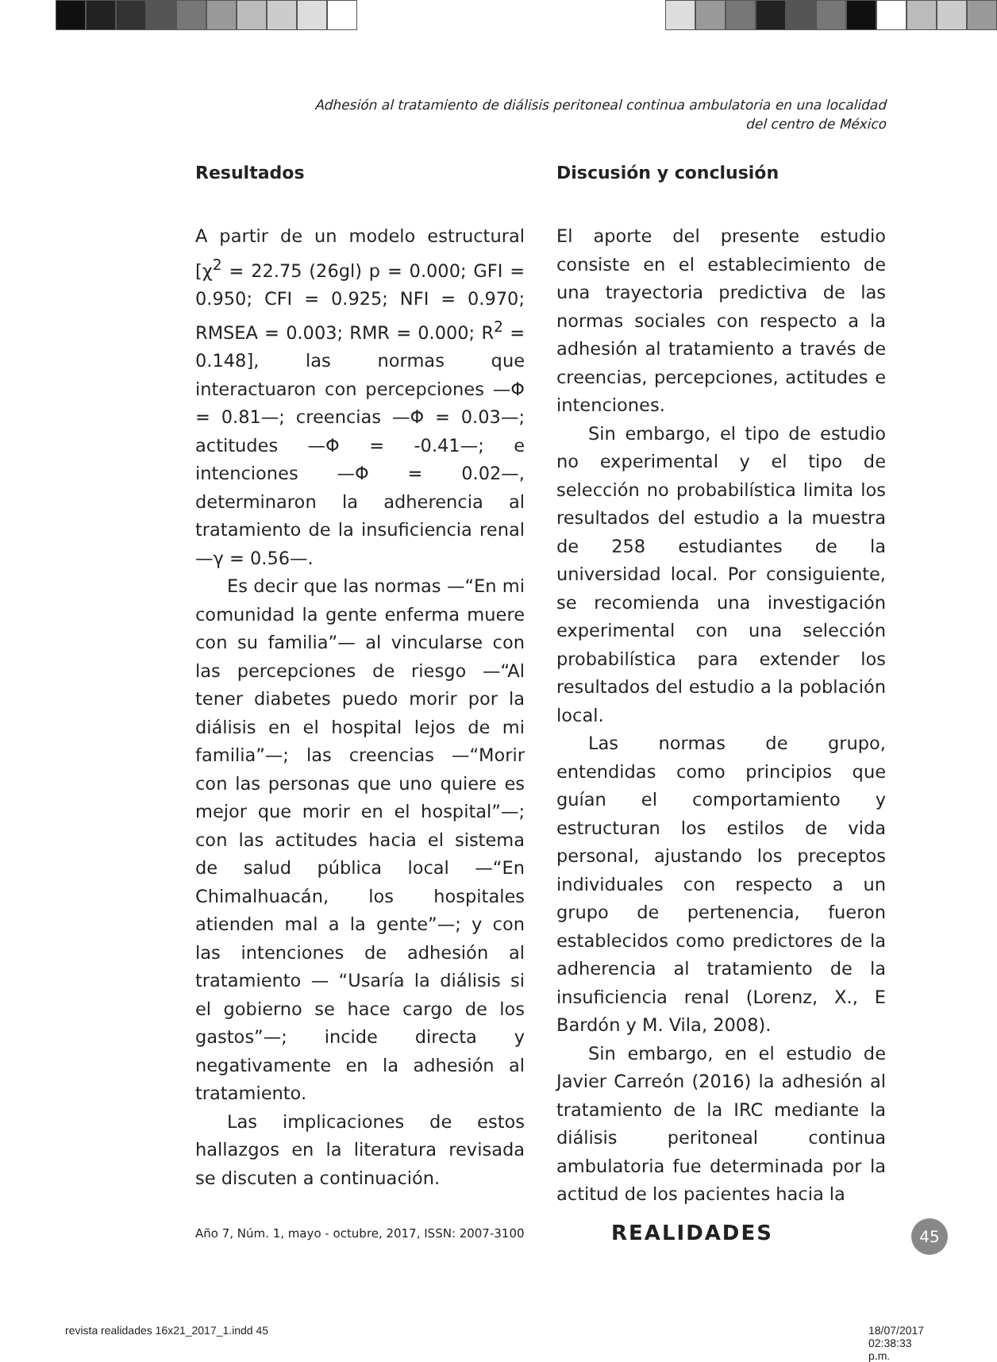Adhesión al tratamiento de diálisis peritoneal continua ambulatoria en una localidad
del centro de México
Resultados
A partir de un modelo estructural [χ<sup>2</sup> = 22.75 (26gl) p = 0.000; GFI = 0.950; CFI = 0.925; NFI = 0.970; RMSEA = 0.003; RMR = 0.000; R<sup>2</sup> = 0.148], las normas que interactuaron con percepciones —Φ = 0.81—; creencias —Φ = 0.03—; actitudes —Φ = -0.41—; e intenciones —Φ = 0.02—, determinaron la adherencia al tratamiento de la insuficiencia renal —γ = 0.56—.
Es decir que las normas —“En mi comunidad la gente enferma muere con su familia”— al vincularse con las percepciones de riesgo —“Al tener diabetes puedo morir por la diálisis en el hospital lejos de mi familia”—; las creencias —“Morir con las personas que uno quiere es mejor que morir en el hospital”—; con las actitudes hacia el sistema de salud pública local —“En Chimalhuacán, los hospitales atienden mal a la gente”—; y con las intenciones de adhesión al tratamiento — “Usaría la diálisis si el gobierno se hace cargo de los gastos”—; incide directa y negativamente en la adhesión al tratamiento.
Las implicaciones de estos hallazgos en la literatura revisada se discuten a continuación.
Discusión y conclusión
El aporte del presente estudio consiste en el establecimiento de una trayectoria predictiva de las normas sociales con respecto a la adhesión al tratamiento a través de creencias, percepciones, actitudes e intenciones.
Sin embargo, el tipo de estudio no experimental y el tipo de selección no probabilística limita los resultados del estudio a la muestra de 258 estudiantes de la universidad local. Por consiguiente, se recomienda una investigación experimental con una selección probabilística para extender los resultados del estudio a la población local.
Las normas de grupo, entendidas como principios que guían el comportamiento y estructuran los estilos de vida personal, ajustando los preceptos individuales con respecto a un grupo de pertenencia, fueron establecidos como predictores de la adherencia al tratamiento de la insuficiencia renal (Lorenz, X., E Bardón y M. Vila, 2008).
Sin embargo, en el estudio de Javier Carreón (2016) la adhesión al tratamiento de la IRC mediante la diálisis peritoneal continua ambulatoria fue determinada por la actitud de los pacientes hacia la
Año 7, Núm. 1, mayo - octubre, 2017, ISSN: 2007-3100
REALIDADES 45
revista realidades 16x21_2017_1.indd 45
18/07/2017 02:38:33 p.m.